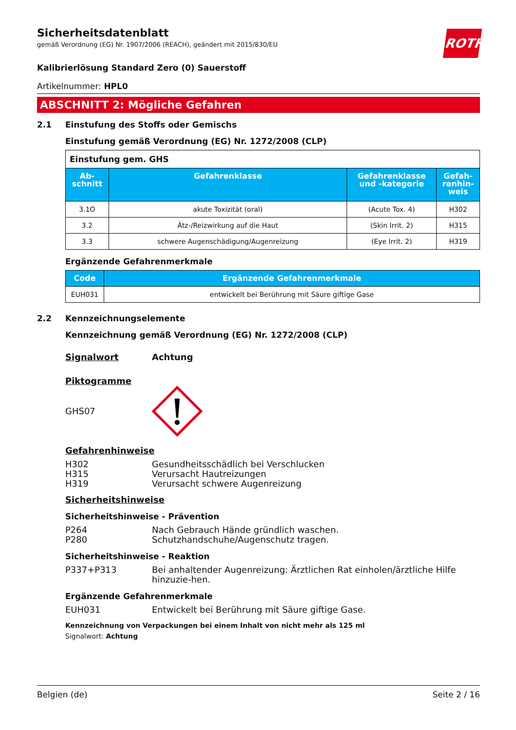ROTH
Sicherheitsdatenblatt
gemäß Verordnung (EG) Nr. 1907/2006 (REACH), geändert mit 2015/830/EU
Kalibrierlösung Standard Zero (0) Sauerstoff
Artikelnummer: HPL0
ABSCHNITT 2: Mögliche Gefahren
2.1 Einstufung des Stoffs oder Gemischs
Einstufung gemäß Verordnung (EG) Nr. 1272/2008 (CLP)
| Einstufung gem. GHS | | | |
| --- | --- | --- | --- |
| Ab- schnitt | Gefahrenklasse | Gefahrenklasse und -kategorie | Gefah- renhin- weis |
| 3.1O | akute Toxizität (oral) | (Acute Tox. 4) | H302 |
| 3.2 | Ätz-/Reizwirkung auf die Haut | (Skin Irrit. 2) | H315 |
| 3.3 | schwere Augenschädigung/Augenreizung | (Eye Irrit. 2) | H319 |
Ergänzende Gefahrenmerkmale
| Code | Ergänzende Gefahrenmerkmale |
| --- | --- |
| EUH031 | entwickelt bei Berührung mit Säure giftige Gase |
2.2 Kennzeichnungselemente
Kennzeichnung gemäß Verordnung (EG) Nr. 1272/2008 (CLP)
Signalwort Achtung
Piktogramme
GHS07
Gefahrenhinweise
H302 Gesundheitsschädlich bei Verschlucken
H315 Verursacht Hautreizungen
H319 Verursacht schwere Augenreizung
Sicherheitshinweise
Sicherheitshinweise - Prävention
P264 Nach Gebrauch Hände gründlich waschen.
P280 Schutzhandschuhe/Augenschutz tragen.
Sicherheitshinweise - Reaktion
P337+P313 Bei anhaltender Augenreizung: Ärztlichen Rat einholen/ärztliche Hilfe hinzuzie-hen.
Ergänzende Gefahrenmerkmale
EUH031 Entwickelt bei Berührung mit Säure giftige Gase.
Kennzeichnung von Verpackungen bei einem Inhalt von nicht mehr als 125 ml
Signalwort: Achtung
Belgien (de) Seite 2 / 16